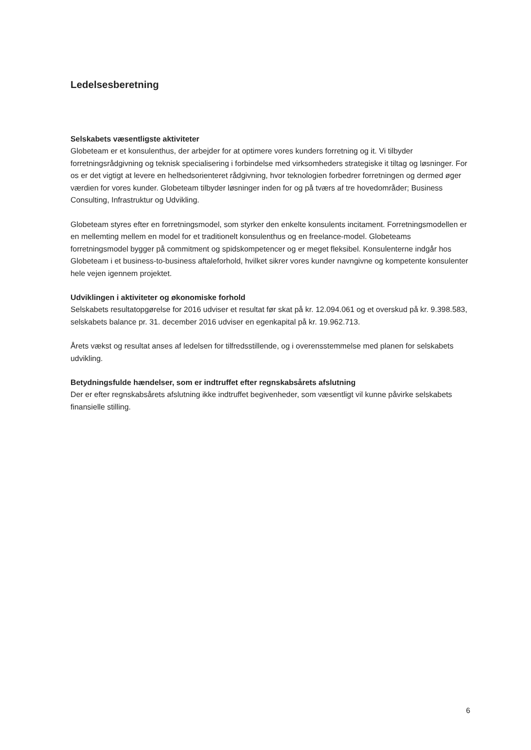Ledelsesberetning
Selskabets væsentligste aktiviteter
Globeteam er et konsulenthus, der arbejder for at optimere vores kunders forretning og it. Vi tilbyder forretningsrådgivning og teknisk specialisering i forbindelse med virksomheders strategiske it tiltag og løsninger. For os er det vigtigt at levere en helhedsorienteret rådgivning, hvor teknologien forbedrer forretningen og dermed øger værdien for vores kunder. Globeteam tilbyder løsninger inden for og på tværs af tre hovedområder; Business Consulting, Infrastruktur og Udvikling.
Globeteam styres efter en forretningsmodel, som styrker den enkelte konsulents incitament. Forretningsmodellen er en mellemting mellem en model for et traditionelt konsulenthus og en freelance-model. Globeteams forretningsmodel bygger på commitment og spidskompetencer og er meget fleksibel. Konsulenterne indgår hos Globeteam i et business-to-business aftaleforhold, hvilket sikrer vores kunder navngivne og kompetente konsulenter hele vejen igennem projektet.
Udviklingen i aktiviteter og økonomiske forhold
Selskabets resultatopgørelse for 2016 udviser et resultat før skat på kr. 12.094.061 og et overskud på kr. 9.398.583, selskabets balance pr. 31. december 2016 udviser en egenkapital på kr. 19.962.713.
Årets vækst og resultat anses af ledelsen for tilfredsstillende, og i overensstemmelse med planen for selskabets udvikling.
Betydningsfulde hændelser, som er indtruffet efter regnskabsårets afslutning
Der er efter regnskabsårets afslutning ikke indtruffet begivenheder, som væsentligt vil kunne påvirke selskabets finansielle stilling.
6